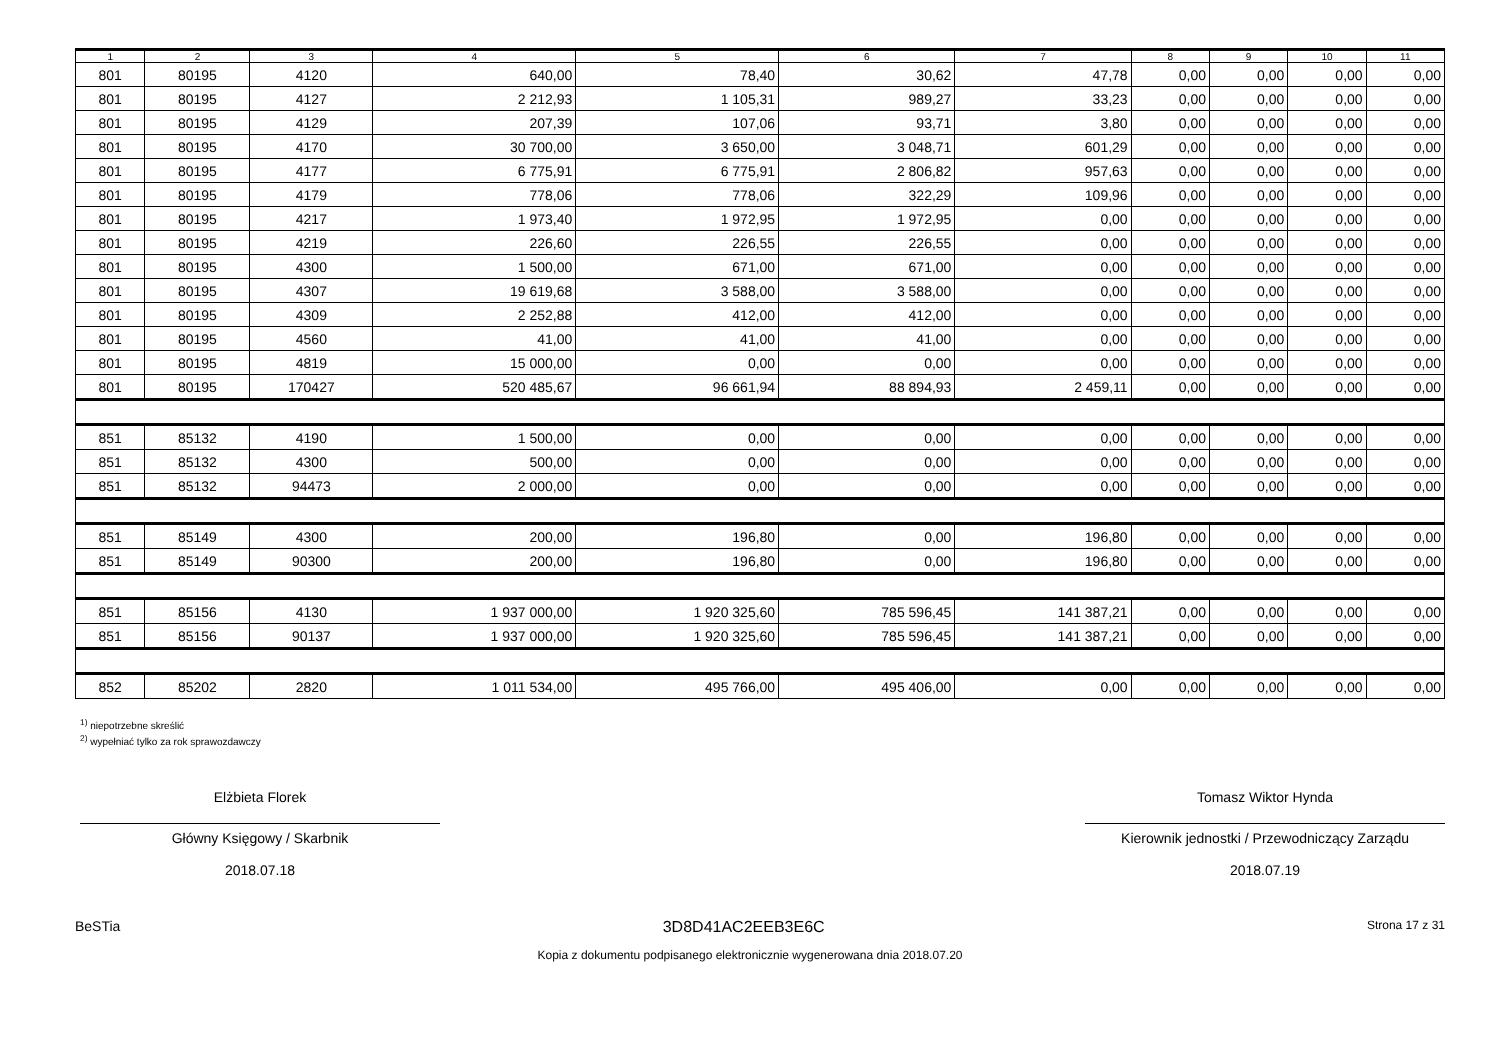| 1 | 2 | 3 | 4 | 5 | 6 | 7 | 8 | 9 | 10 | 11 |
| --- | --- | --- | --- | --- | --- | --- | --- | --- | --- | --- |
| 801 | 80195 | 4120 | 640,00 | 78,40 | 30,62 | 47,78 | 0,00 | 0,00 | 0,00 | 0,00 |
| 801 | 80195 | 4127 | 2 212,93 | 1 105,31 | 989,27 | 33,23 | 0,00 | 0,00 | 0,00 | 0,00 |
| 801 | 80195 | 4129 | 207,39 | 107,06 | 93,71 | 3,80 | 0,00 | 0,00 | 0,00 | 0,00 |
| 801 | 80195 | 4170 | 30 700,00 | 3 650,00 | 3 048,71 | 601,29 | 0,00 | 0,00 | 0,00 | 0,00 |
| 801 | 80195 | 4177 | 6 775,91 | 6 775,91 | 2 806,82 | 957,63 | 0,00 | 0,00 | 0,00 | 0,00 |
| 801 | 80195 | 4179 | 778,06 | 778,06 | 322,29 | 109,96 | 0,00 | 0,00 | 0,00 | 0,00 |
| 801 | 80195 | 4217 | 1 973,40 | 1 972,95 | 1 972,95 | 0,00 | 0,00 | 0,00 | 0,00 | 0,00 |
| 801 | 80195 | 4219 | 226,60 | 226,55 | 226,55 | 0,00 | 0,00 | 0,00 | 0,00 | 0,00 |
| 801 | 80195 | 4300 | 1 500,00 | 671,00 | 671,00 | 0,00 | 0,00 | 0,00 | 0,00 | 0,00 |
| 801 | 80195 | 4307 | 19 619,68 | 3 588,00 | 3 588,00 | 0,00 | 0,00 | 0,00 | 0,00 | 0,00 |
| 801 | 80195 | 4309 | 2 252,88 | 412,00 | 412,00 | 0,00 | 0,00 | 0,00 | 0,00 | 0,00 |
| 801 | 80195 | 4560 | 41,00 | 41,00 | 41,00 | 0,00 | 0,00 | 0,00 | 0,00 | 0,00 |
| 801 | 80195 | 4819 | 15 000,00 | 0,00 | 0,00 | 0,00 | 0,00 | 0,00 | 0,00 | 0,00 |
| 801 | 80195 | 170427 | 520 485,67 | 96 661,94 | 88 894,93 | 2 459,11 | 0,00 | 0,00 | 0,00 | 0,00 |
| 851 | 85132 | 4190 | 1 500,00 | 0,00 | 0,00 | 0,00 | 0,00 | 0,00 | 0,00 | 0,00 |
| 851 | 85132 | 4300 | 500,00 | 0,00 | 0,00 | 0,00 | 0,00 | 0,00 | 0,00 | 0,00 |
| 851 | 85132 | 94473 | 2 000,00 | 0,00 | 0,00 | 0,00 | 0,00 | 0,00 | 0,00 | 0,00 |
| 851 | 85149 | 4300 | 200,00 | 196,80 | 0,00 | 196,80 | 0,00 | 0,00 | 0,00 | 0,00 |
| 851 | 85149 | 90300 | 200,00 | 196,80 | 0,00 | 196,80 | 0,00 | 0,00 | 0,00 | 0,00 |
| 851 | 85156 | 4130 | 1 937 000,00 | 1 920 325,60 | 785 596,45 | 141 387,21 | 0,00 | 0,00 | 0,00 | 0,00 |
| 851 | 85156 | 90137 | 1 937 000,00 | 1 920 325,60 | 785 596,45 | 141 387,21 | 0,00 | 0,00 | 0,00 | 0,00 |
| 852 | 85202 | 2820 | 1 011 534,00 | 495 766,00 | 495 406,00 | 0,00 | 0,00 | 0,00 | 0,00 | 0,00 |
<sup>1)</sup> niepotrzebne skreślić
<sup>2)</sup> wypełniać tylko za rok sprawozdawczy
Elżbieta Florek
Główny Księgowy / Skarbnik
2018.07.18
Tomasz Wiktor Hynda
Kierownik jednostki / Przewodniczący Zarządu
2018.07.19
BeSTia 3D8D41AC2EEB3E6C Strona 17 z 31
Kopia z dokumentu podpisanego elektronicznie wygenerowana dnia 2018.07.20